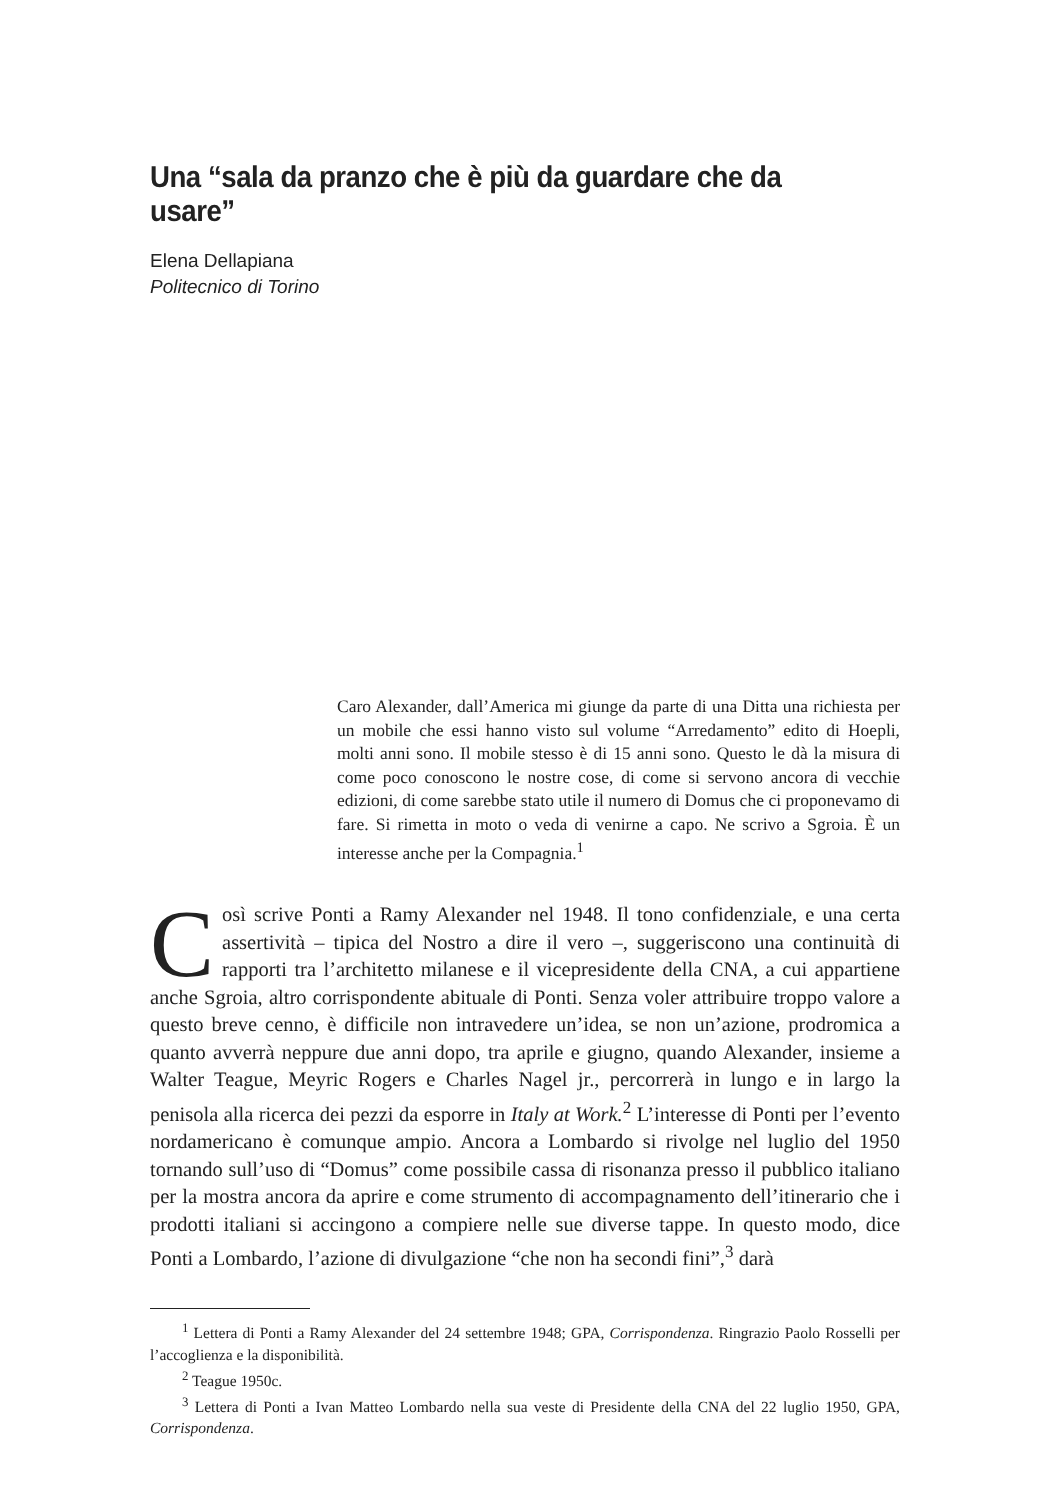Una “sala da pranzo che è più da guardare che da usare”
Elena Dellapiana
Politecnico di Torino
Caro Alexander, dall’America mi giunge da parte di una Ditta una richiesta per un mobile che essi hanno visto sul volume “Arredamento” edito di Hoepli, molti anni sono. Il mobile stesso è di 15 anni sono. Questo le dà la misura di come poco conoscono le nostre cose, di come si servono ancora di vecchie edizioni, di come sarebbe stato utile il numero di Domus che ci proponevamo di fare. Si rimetta in moto o veda di venirne a capo. Ne scrivo a Sgroia. È un interesse anche per la Compagnia.<sup>1</sup>
Così scrive Ponti a Ramy Alexander nel 1948. Il tono confidenziale, e una certa assertività – tipica del Nostro a dire il vero –, suggeriscono una continuità di rapporti tra l’architetto milanese e il vicepresidente della CNA, a cui appartiene anche Sgroia, altro corrispondente abituale di Ponti. Senza voler attribuire troppo valore a questo breve cenno, è difficile non intravedere un’idea, se non un’azione, prodromica a quanto avverrà neppure due anni dopo, tra aprile e giugno, quando Alexander, insieme a Walter Teague, Meyric Rogers e Charles Nagel jr., percorrerà in lungo e in largo la penisola alla ricerca dei pezzi da esporre in Italy at Work.<sup>2</sup> L’interesse di Ponti per l’evento nordamericano è comunque ampio. Ancora a Lombardo si rivolge nel luglio del 1950 tornando sull’uso di “Domus” come possibile cassa di risonanza presso il pubblico italiano per la mostra ancora da aprire e come strumento di accompagnamento dell’itinerario che i prodotti italiani si accingono a compiere nelle sue diverse tappe. In questo modo, dice Ponti a Lombardo, l’azione di divulgazione “che non ha secondi fini”,<sup>3</sup> darà
<sup>1</sup> Lettera di Ponti a Ramy Alexander del 24 settembre 1948; GPA, Corrispondenza. Ringrazio Paolo Rosselli per l’accoglienza e la disponibilità.
<sup>2</sup> Teague 1950c.
<sup>3</sup> Lettera di Ponti a Ivan Matteo Lombardo nella sua veste di Presidente della CNA del 22 luglio 1950, GPA, Corrispondenza.